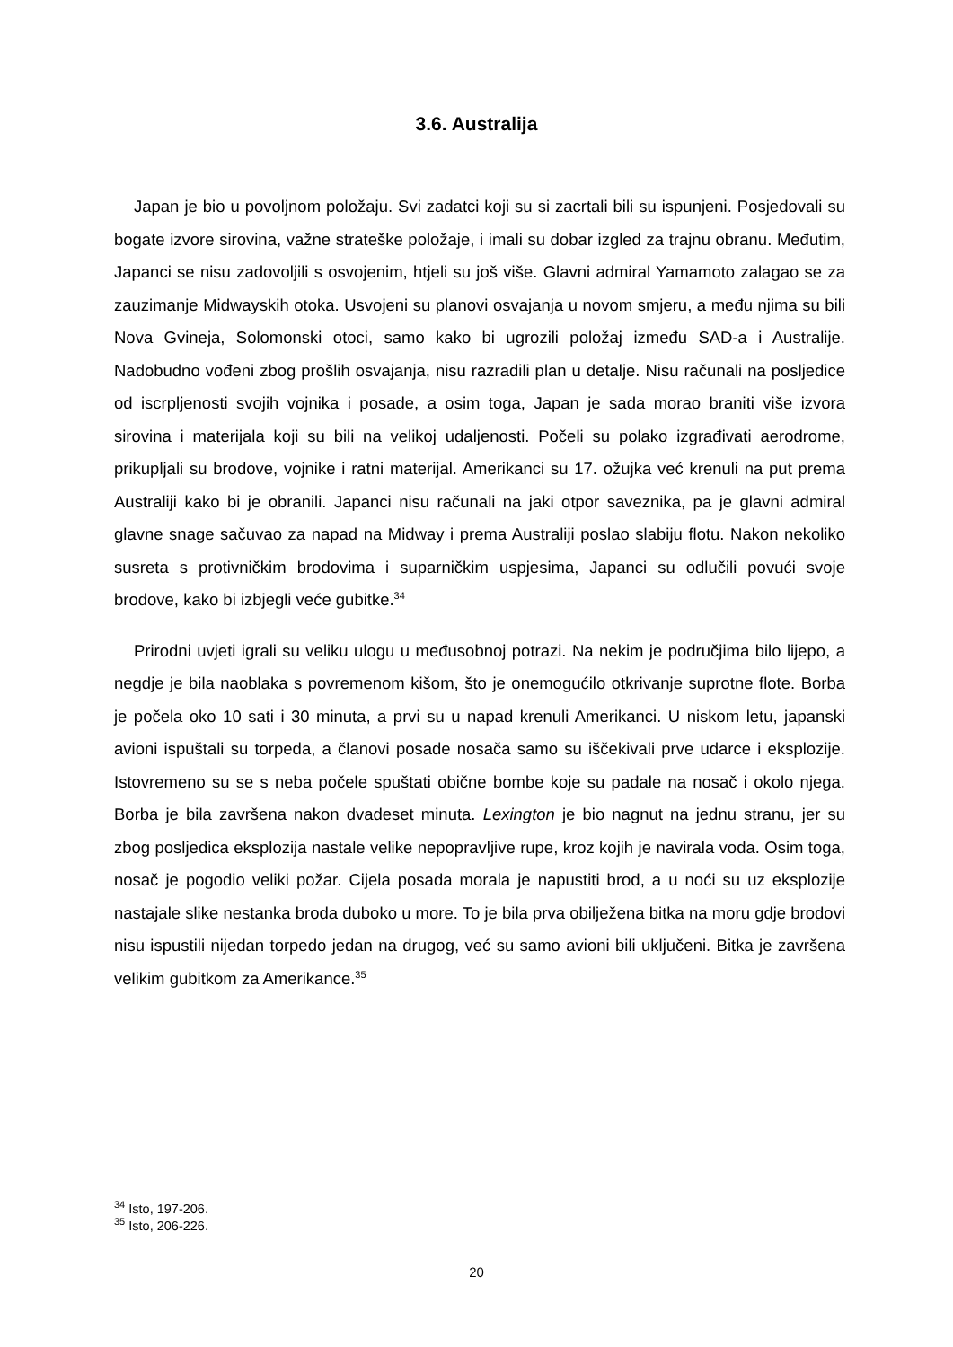3.6. Australija
Japan je bio u povoljnom položaju. Svi zadatci koji su si zacrtali bili su ispunjeni. Posjedovali su bogate izvore sirovina, važne strateške položaje, i imali su dobar izgled za trajnu obranu. Međutim, Japanci se nisu zadovoljili s osvojenim, htjeli su još više. Glavni admiral Yamamoto zalagao se za zauzimanje Midwayskih otoka. Usvojeni su planovi osvajanja u novom smjeru, a među njima su bili Nova Gvineja, Solomonski otoci, samo kako bi ugrozili položaj između SAD-a i Australije. Nadobudno vođeni zbog prošlih osvajanja, nisu razradili plan u detalje. Nisu računali na posljedice od iscrpljenosti svojih vojnika i posade, a osim toga, Japan je sada morao braniti više izvora sirovina i materijala koji su bili na velikoj udaljenosti. Počeli su polako izgrađivati aerodrome, prikupljali su brodove, vojnike i ratni materijal. Amerikanci su 17. ožujka već krenuli na put prema Australiji kako bi je obranili. Japanci nisu računali na jaki otpor saveznika, pa je glavni admiral glavne snage sačuvao za napad na Midway i prema Australiji poslao slabiju flotu. Nakon nekoliko susreta s protivničkim brodovima i suparničkim uspjesima, Japanci su odlučili povući svoje brodove, kako bi izbjegli veće gubitke.<sup>34</sup>
Prirodni uvjeti igrali su veliku ulogu u međusobnoj potrazi. Na nekim je područjima bilo lijepo, a negdje je bila naoblaka s povremenom kišom, što je onemogućilo otkrivanje suprotne flote. Borba je počela oko 10 sati i 30 minuta, a prvi su u napad krenuli Amerikanci. U niskom letu, japanski avioni ispuštali su torpeda, a članovi posade nosača samo su iščekivali prve udarce i eksplozije. Istovremeno su se s neba počele spuštati obične bombe koje su padale na nosač i okolo njega. Borba je bila završena nakon dvadeset minuta. Lexington je bio nagnut na jednu stranu, jer su zbog posljedica eksplozija nastale velike nepopravljive rupe, kroz kojih je navirala voda. Osim toga, nosač je pogodio veliki požar. Cijela posada morala je napustiti brod, a u noći su uz eksplozije nastajale slike nestanka broda duboko u more. To je bila prva obilježena bitka na moru gdje brodovi nisu ispustili nijedan torpedo jedan na drugog, već su samo avioni bili uključeni. Bitka je završena velikim gubitkom za Amerikance.<sup>35</sup>
<sup>34</sup> Isto, 197-206.
<sup>35</sup> Isto, 206-226.
20